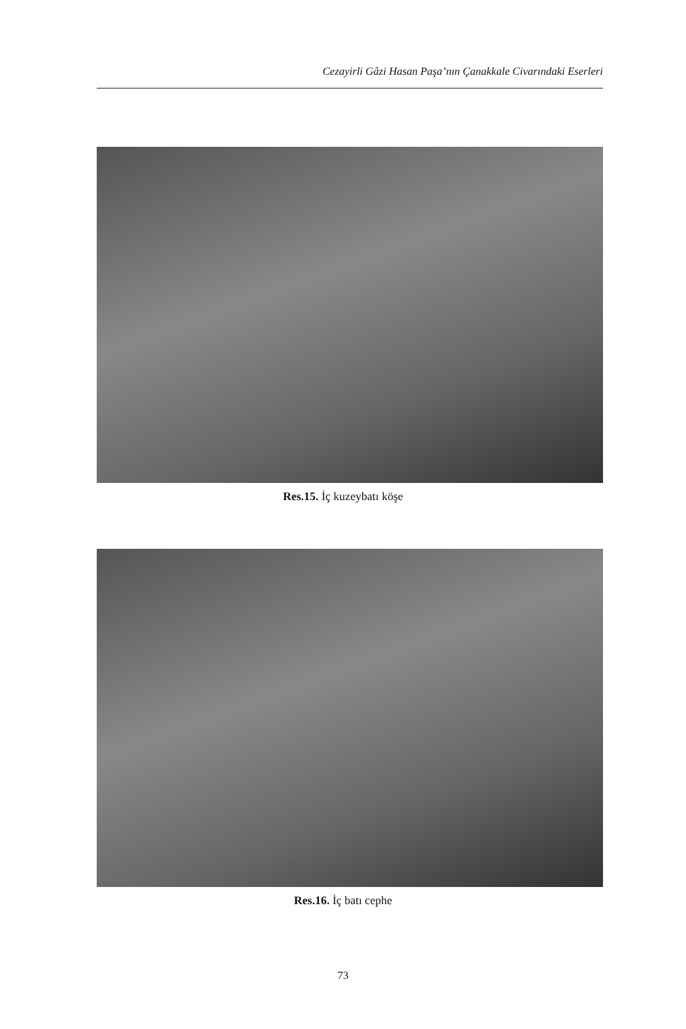Cezayirli Gâzi Hasan Paşa’nın Çanakkale Civarındaki Eserleri
Res.15. İç kuzeybatı köşe
Res.16. İç batı cephe
73